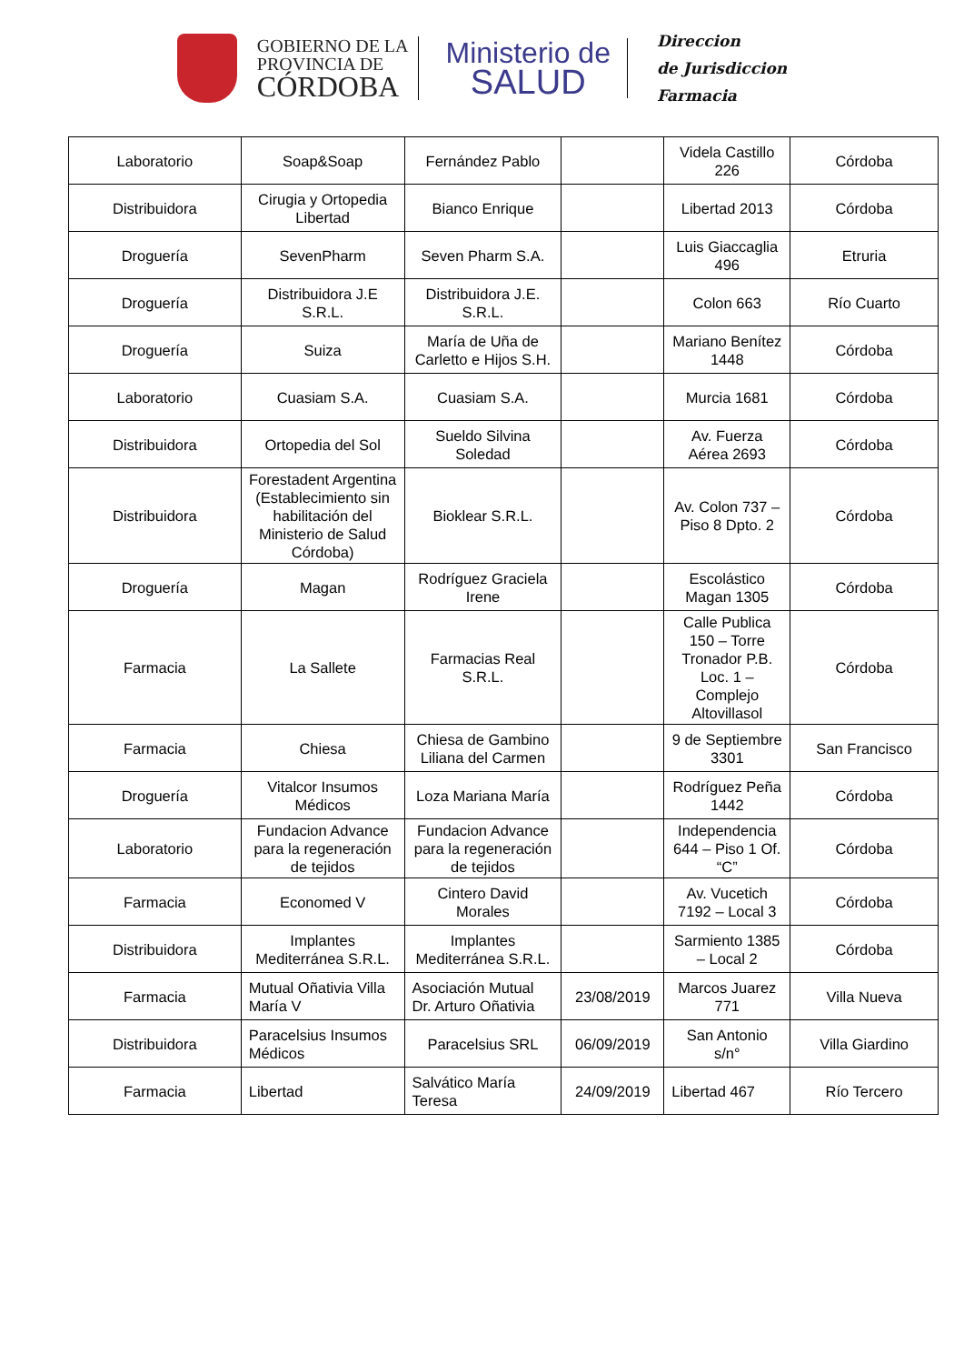GOBIERNO DE LA
PROVINCIA DE
CÓRDOBA
Ministerio de
SALUD
Direccion
de Jurisdiccion
Farmacia
| Laboratorio | Soap&Soap | Fernández Pablo | | Videla Castillo 226 | Córdoba |
| Distribuidora | Cirugia y Ortopedia Libertad | Bianco Enrique | | Libertad 2013 | Córdoba |
| Droguería | SevenPharm | Seven Pharm S.A. | | Luis Giaccaglia 496 | Etruria |
| Droguería | Distribuidora J.E S.R.L. | Distribuidora J.E. S.R.L. | | Colon 663 | Río Cuarto |
| Droguería | Suiza | María de Uña de Carletto e Hijos S.H. | | Mariano Benítez 1448 | Córdoba |
| Laboratorio | Cuasiam S.A. | Cuasiam S.A. | | Murcia 1681 | Córdoba |
| Distribuidora | Ortopedia del Sol | Sueldo Silvina Soledad | | Av. Fuerza Aérea 2693 | Córdoba |
| Distribuidora | Forestadent Argentina (Establecimiento sin habilitación del Ministerio de Salud Córdoba) | Bioklear S.R.L. | | Av. Colon 737 – Piso 8 Dpto. 2 | Córdoba |
| Droguería | Magan | Rodríguez Graciela Irene | | Escolástico Magan 1305 | Córdoba |
| Farmacia | La Sallete | Farmacias Real S.R.L. | | Calle Publica 150 – Torre Tronador P.B. Loc. 1 – Complejo Altovillasol | Córdoba |
| Farmacia | Chiesa | Chiesa de Gambino Liliana del Carmen | | 9 de Septiembre 3301 | San Francisco |
| Droguería | Vitalcor Insumos Médicos | Loza Mariana María | | Rodríguez Peña 1442 | Córdoba |
| Laboratorio | Fundacion Advance para la regeneración de tejidos | Fundacion Advance para la regeneración de tejidos | | Independencia 644 – Piso 1 Of. “C” | Córdoba |
| Farmacia | Economed V | Cintero David Morales | | Av. Vucetich 7192 – Local 3 | Córdoba |
| Distribuidora | Implantes Mediterránea S.R.L. | Implantes Mediterránea S.R.L. | | Sarmiento 1385 – Local 2 | Córdoba |
| Farmacia | Mutual Oñativia Villa María V | Asociación Mutual Dr. Arturo Oñativia | 23/08/2019 | Marcos Juarez 771 | Villa Nueva |
| Distribuidora | Paracelsius Insumos Médicos | Paracelsius SRL | 06/09/2019 | San Antonio s/n° | Villa Giardino |
| Farmacia | Libertad | Salvático María Teresa | 24/09/2019 | Libertad 467 | Río Tercero |